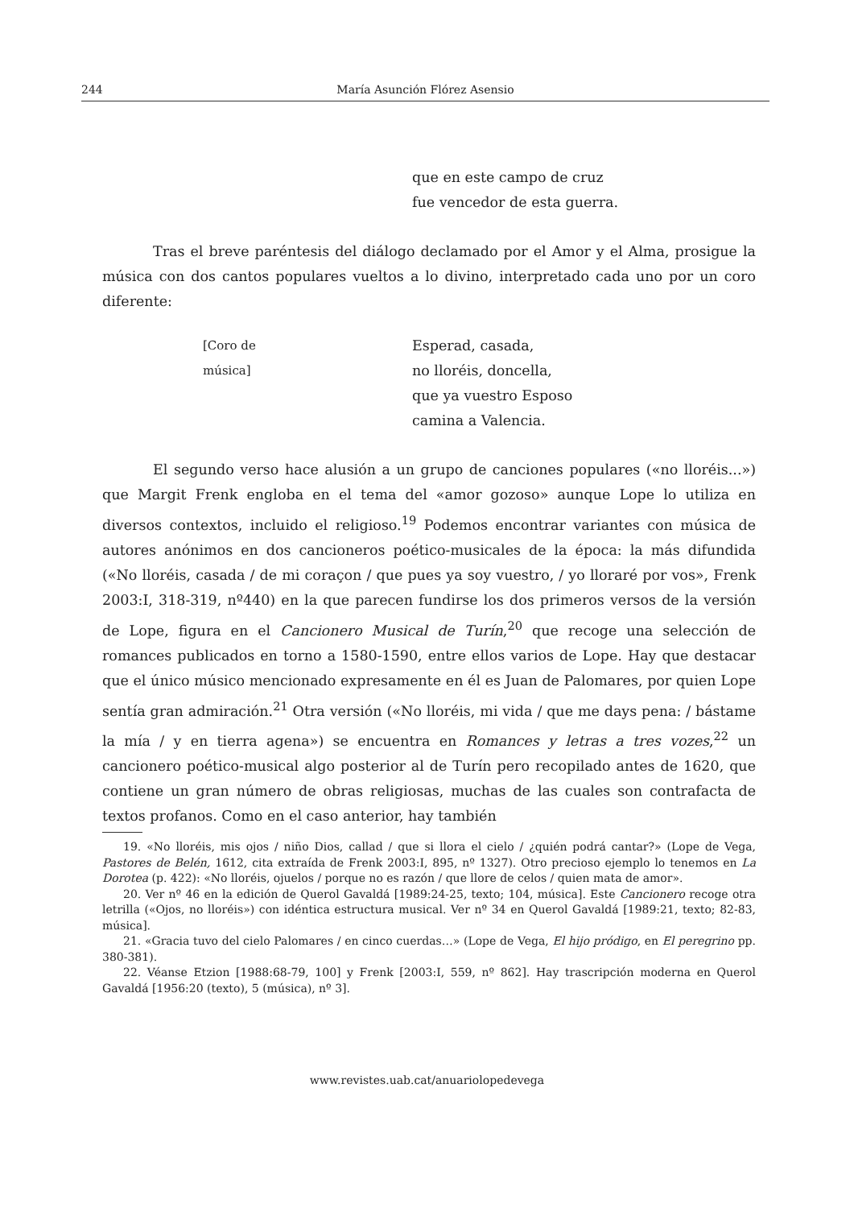244 María Asunción Flórez Asensio
que en este campo de cruz
fue vencedor de esta guerra.
Tras el breve paréntesis del diálogo declamado por el Amor y el Alma, prosigue la música con dos cantos populares vueltos a lo divino, interpretado cada uno por un coro diferente:
[Coro de música] Esperad, casada,
no lloréis, doncella,
que ya vuestro Esposo
camina a Valencia.
El segundo verso hace alusión a un grupo de canciones populares («no lloréis...») que Margit Frenk engloba en el tema del «amor gozoso» aunque Lope lo utiliza en diversos contextos, incluido el religioso.<sup>19</sup> Podemos encontrar variantes con música de autores anónimos en dos cancioneros poético-musicales de la época: la más difundida («No lloréis, casada / de mi coraçon / que pues ya soy vuestro, / yo lloraré por vos», Frenk 2003:I, 318-319, nº440) en la que parecen fundirse los dos primeros versos de la versión de Lope, figura en el Cancionero Musical de Turín,<sup>20</sup> que recoge una selección de romances publicados en torno a 1580-1590, entre ellos varios de Lope. Hay que destacar que el único músico mencionado expresamente en él es Juan de Palomares, por quien Lope sentía gran admiración.<sup>21</sup> Otra versión («No lloréis, mi vida / que me days pena: / bástame la mía / y en tierra agena») se encuentra en Romances y letras a tres vozes,<sup>22</sup> un cancionero poético-musical algo posterior al de Turín pero recopilado antes de 1620, que contiene un gran número de obras religiosas, muchas de las cuales son contrafacta de textos profanos. Como en el caso anterior, hay también
19. «No lloréis, mis ojos / niño Dios, callad / que si llora el cielo / ¿quién podrá cantar?» (Lope de Vega, Pastores de Belén, 1612, cita extraída de Frenk 2003:I, 895, nº 1327). Otro precioso ejemplo lo tenemos en La Dorotea (p. 422): «No lloréis, ojuelos / porque no es razón / que llore de celos / quien mata de amor».
20. Ver nº 46 en la edición de Querol Gavaldá [1989:24-25, texto; 104, música]. Este Cancionero recoge otra letrilla («Ojos, no lloréis») con idéntica estructura musical. Ver nº 34 en Querol Gavaldá [1989:21, texto; 82-83, música].
21. «Gracia tuvo del cielo Palomares / en cinco cuerdas…» (Lope de Vega, El hijo pródigo, en El peregrino pp. 380-381).
22. Véanse Etzion [1988:68-79, 100] y Frenk [2003:I, 559, nº 862]. Hay trascripción moderna en Querol Gavaldá [1956:20 (texto), 5 (música), nº 3].
www.revistes.uab.cat/anuariolopedevega